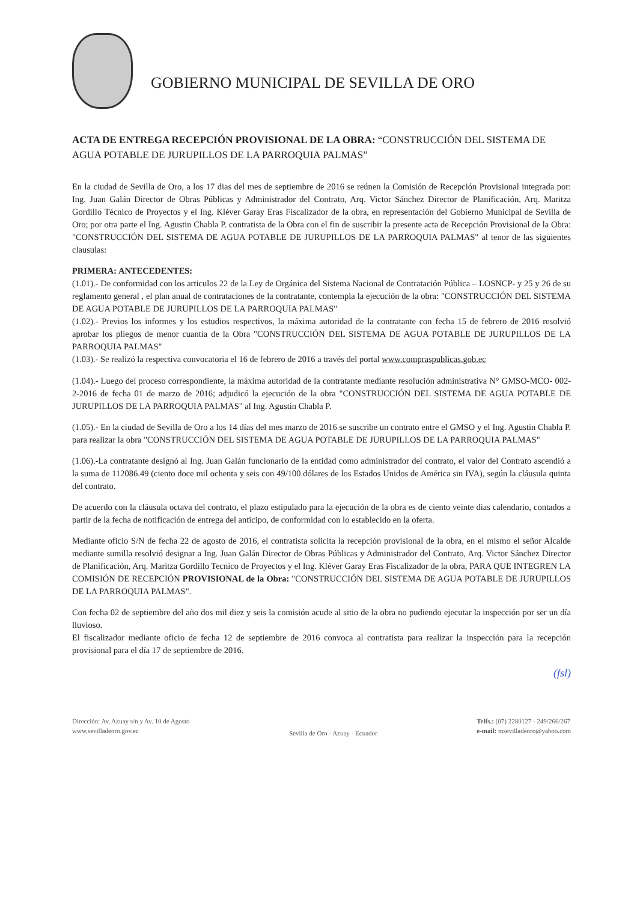GOBIERNO MUNICIPAL DE SEVILLA DE ORO
ACTA DE ENTREGA RECEPCIÓN PROVISIONAL DE LA OBRA: “CONSTRUCCIÓN DEL SISTEMA DE AGUA POTABLE DE JURUPILLOS DE LA PARROQUIA PALMAS”
En la ciudad de Sevilla de Oro, a los 17 dias del mes de septiembre de 2016 se reúnen la Comisión de Recepción Provisional integrada por: Ing. Juan Galán Director de Obras Públicas y Administrador del Contrato, Arq. Victor Sánchez Director de Planificación, Arq. Maritza Gordillo Técnico de Proyectos y el Ing. Kléver Garay Eras Fiscalizador de la obra, en representación del Gobierno Municipal de Sevilla de Oro; por otra parte el Ing. Agustin Chabla P. contratista de la Obra con el fin de suscribir la presente acta de Recepción Provisional de la Obra: "CONSTRUCCIÓN DEL SISTEMA DE AGUA POTABLE DE JURUPILLOS DE LA PARROQUIA PALMAS" al tenor de las siguientes clausulas:
PRIMERA: ANTECEDENTES:
(1.01).- De conformidad con los articulos 22 de la Ley de Orgánica del Sistema Nacional de Contratación Pública – LOSNCP- y 25 y 26 de su reglamento general , el plan anual de contrataciones de la contratante, contempla la ejecución de la obra: "CONSTRUCCIÓN DEL SISTEMA DE AGUA POTABLE DE JURUPILLOS DE LA PARROQUIA PALMAS"
(1.02).- Previos los informes y los estudios respectivos, la máxima autoridad de la contratante con fecha 15 de febrero de 2016 resolvió aprobar los pliegos de menor cuantía de la Obra "CONSTRUCCIÓN DEL SISTEMA DE AGUA POTABLE DE JURUPILLOS DE LA PARROQUIA PALMAS"
(1.03).- Se realizó la respectiva convocatoria el 16 de febrero de 2016 a través del portal www.compraspublicas.gob.ec
(1.04).- Luego del proceso correspondiente, la máxima autoridad de la contratante mediante resolución administrativa N° GMSO-MCO- 002-2-2016 de fecha 01 de marzo de 2016; adjudicó la ejecución de la obra "CONSTRUCCIÓN DEL SISTEMA DE AGUA POTABLE DE JURUPILLOS DE LA PARROQUIA PALMAS" al Ing. Agustin Chabla P.
(1.05).- En la ciudad de Sevilla de Oro a los 14 días del mes marzo de 2016 se suscribe un contrato entre el GMSO y el Ing. Agustin Chabla P. para realizar la obra "CONSTRUCCIÓN DEL SISTEMA DE AGUA POTABLE DE JURUPILLOS DE LA PARROQUIA PALMAS"
(1.06).-La contratante designó al Ing. Juan Galán funcionario de la entidad como administrador del contrato, el valor del Contrato ascendió a la suma de 112086.49 (ciento doce mil ochenta y seis con 49/100 dólares de los Estados Unidos de América sin IVA), según la cláusula quinta del contrato.
De acuerdo con la cláusula octava del contrato, el plazo estipulado para la ejecución de la obra es de ciento veinte dias calendario, contados a partir de la fecha de notificación de entrega del anticipo, de conformidad con lo establecido en la oferta.
Mediante oficio S/N de fecha 22 de agosto de 2016, el contratista solicita la recepción provisional de la obra, en el mismo el señor Alcalde mediante sumilla resolvió designar a Ing. Juan Galán Director de Obras Públicas y Administrador del Contrato, Arq. Victor Sánchez Director de Planificación, Arq. Maritza Gordillo Tecnico de Proyectos y el Ing. Kléver Garay Eras Fiscalizador de la obra, PARA QUE INTEGREN LA COMISIÓN DE RECEPCIÓN PROVISIONAL de la Obra: "CONSTRUCCIÓN DEL SISTEMA DE AGUA POTABLE DE JURUPILLOS DE LA PARROQUIA PALMAS".
Con fecha 02 de septiembre del año dos mil diez y seis la comisión acude al sitio de la obra no pudiendo ejecutar la inspección por ser un día lluvioso.
El fiscalizador mediante oficio de fecha 12 de septiembre de 2016 convoca al contratista para realizar la inspección para la recepción provisional para el día 17 de septiembre de 2016.
(fsl)
Dirección: Av. Azuay s/n y Av. 10 de Agosto
www.sevilladeoro.gov.ec
Sevilla de Oro - Azuay - Ecuador
Telfs.: (07) 2280127 - 249/266/267
e-mail: msevilladeoro@yahoo.com